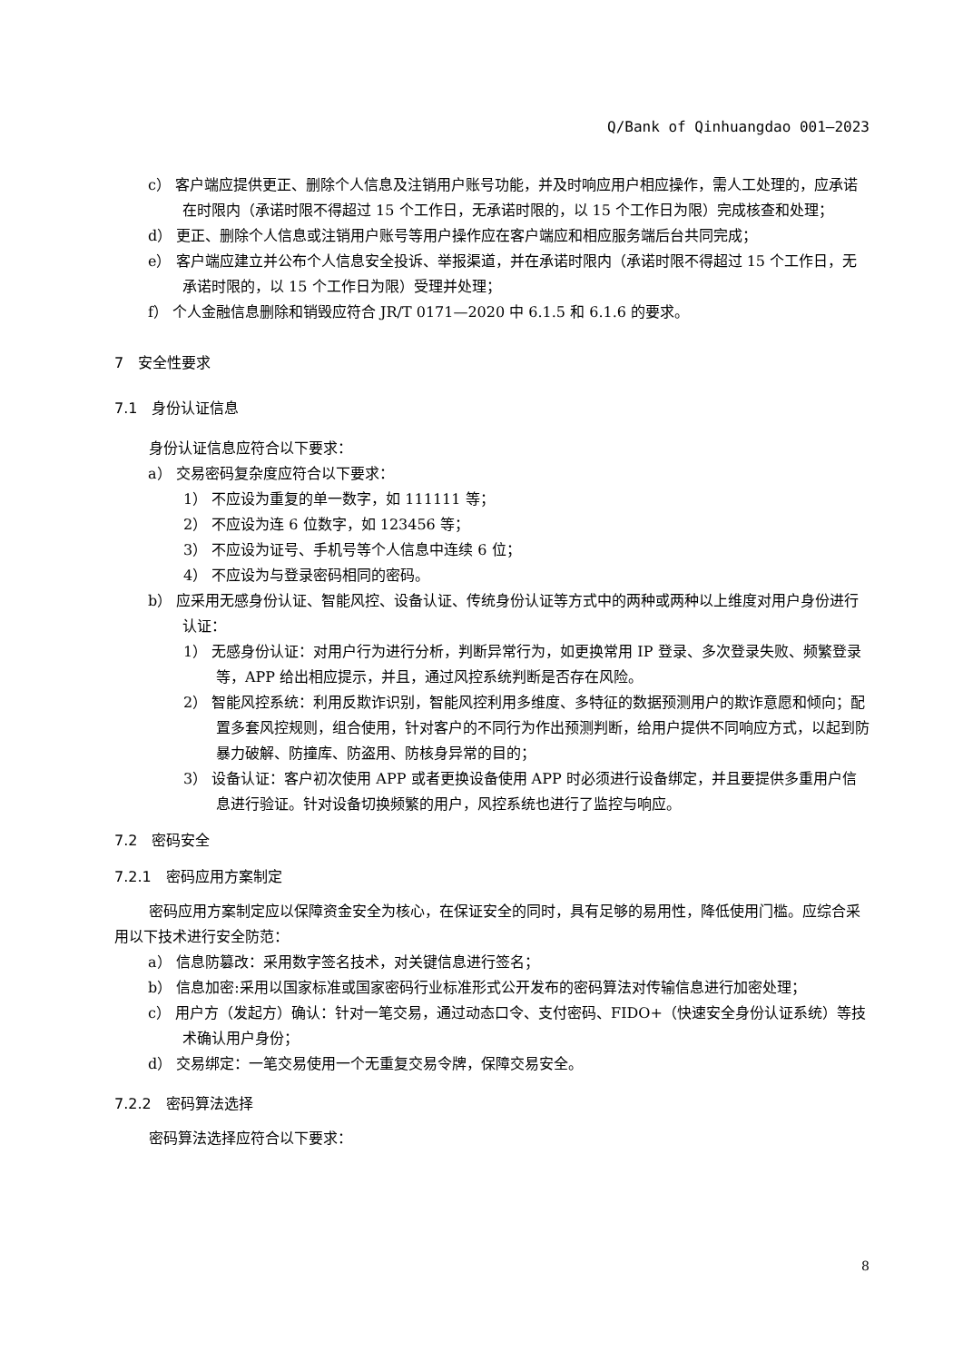Q/Bank of Qinhuangdao 001—2023
c） 客户端应提供更正、删除个人信息及注销用户账号功能，并及时响应用户相应操作，需人工处理的，应承诺在时限内（承诺时限不得超过 15 个工作日，无承诺时限的，以 15 个工作日为限）完成核查和处理；
d） 更正、删除个人信息或注销用户账号等用户操作应在客户端应和相应服务端后台共同完成；
e） 客户端应建立并公布个人信息安全投诉、举报渠道，并在承诺时限内（承诺时限不得超过 15 个工作日，无承诺时限的，以 15 个工作日为限）受理并处理；
f） 个人金融信息删除和销毁应符合 JR/T 0171—2020 中 6.1.5 和 6.1.6 的要求。
7　安全性要求
7.1　身份认证信息
身份认证信息应符合以下要求：
a） 交易密码复杂度应符合以下要求：
1） 不应设为重复的单一数字，如 111111 等；
2） 不应设为连 6 位数字，如 123456 等；
3） 不应设为证号、手机号等个人信息中连续 6 位；
4） 不应设为与登录密码相同的密码。
b） 应采用无感身份认证、智能风控、设备认证、传统身份认证等方式中的两种或两种以上维度对用户身份进行认证：
1） 无感身份认证：对用户行为进行分析，判断异常行为，如更换常用 IP 登录、多次登录失败、频繁登录等，APP 给出相应提示，并且，通过风控系统判断是否存在风险。
2） 智能风控系统：利用反欺诈识别，智能风控利用多维度、多特征的数据预测用户的欺诈意愿和倾向；配置多套风控规则，组合使用，针对客户的不同行为作出预测判断，给用户提供不同响应方式，以起到防暴力破解、防撞库、防盗用、防核身异常的目的；
3） 设备认证：客户初次使用 APP 或者更换设备使用 APP 时必须进行设备绑定，并且要提供多重用户信息进行验证。针对设备切换频繁的用户，风控系统也进行了监控与响应。
7.2　密码安全
7.2.1　密码应用方案制定
密码应用方案制定应以保障资金安全为核心，在保证安全的同时，具有足够的易用性，降低使用门槛。应综合采用以下技术进行安全防范：
a） 信息防篡改：采用数字签名技术，对关键信息进行签名；
b） 信息加密:采用以国家标准或国家密码行业标准形式公开发布的密码算法对传输信息进行加密处理；
c） 用户方（发起方）确认：针对一笔交易，通过动态口令、支付密码、FIDO+（快速安全身份认证系统）等技术确认用户身份；
d） 交易绑定：一笔交易使用一个无重复交易令牌，保障交易安全。
7.2.2　密码算法选择
密码算法选择应符合以下要求：
8